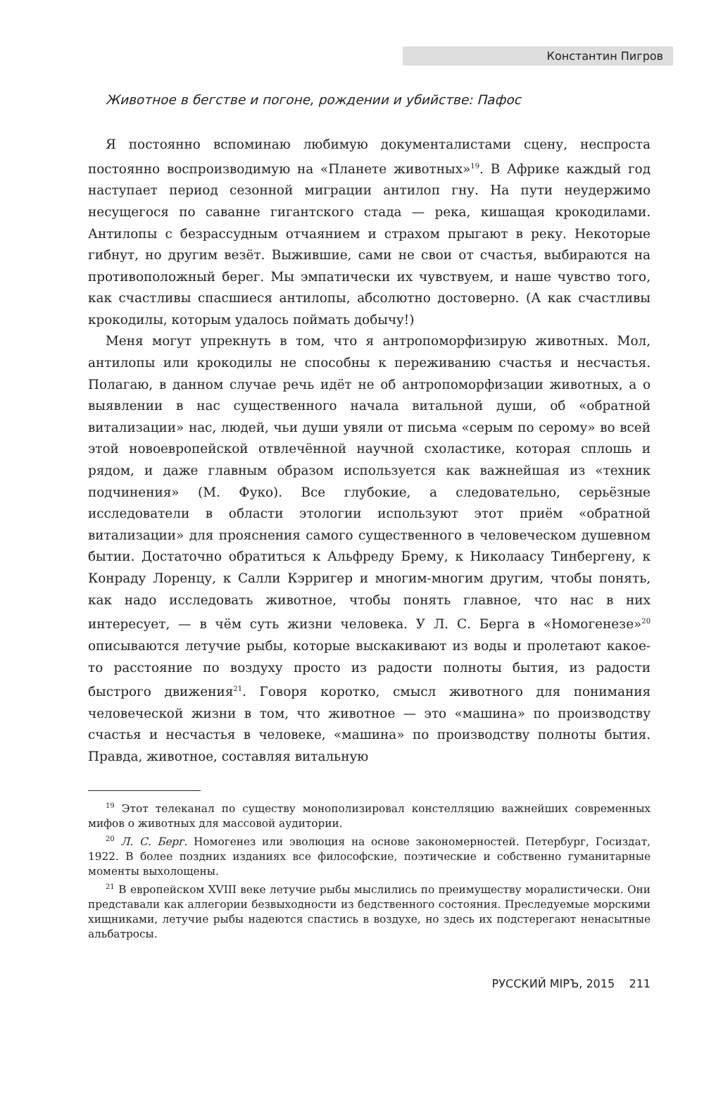Константин Пигров
Животное в бегстве и погоне, рождении и убийстве: Пафос
Я постоянно вспоминаю любимую документалистами сцену, неспроста постоянно воспроизводимую на «Планете животных»<sup>19</sup>. В Африке каждый год наступает период сезонной миграции антилоп гну. На пути неудержимо несущегося по саванне гигантского стада — река, кишащая крокодилами. Антилопы с безрассудным отчаянием и страхом прыгают в реку. Некоторые гибнут, но другим везёт. Выжившие, сами не свои от счастья, выбираются на противоположный берег. Мы эмпатически их чувствуем, и наше чувство того, как счастливы спасшиеся антилопы, абсолютно достоверно. (А как счастливы крокодилы, которым удалось поймать добычу!)
Меня могут упрекнуть в том, что я антропоморфизирую животных. Мол, антилопы или крокодилы не способны к переживанию счастья и несчастья. Полагаю, в данном случае речь идёт не об антропоморфизации животных, а о выявлении в нас существенного начала витальной души, об «обратной витализации» нас, людей, чьи души увяли от письма «серым по серому» во всей этой новоевропейской отвлечённой научной схоластике, которая сплошь и рядом, и даже главным образом используется как важнейшая из «техник подчинения» (М. Фуко). Все глубокие, а следовательно, серьёзные исследователи в области этологии используют этот приём «обратной витализации» для прояснения самого существенного в человеческом душевном бытии. Достаточно обратиться к Альфреду Брему, к Николаасу Тинбергену, к Конраду Лоренцу, к Салли Кэрригер и многим-многим другим, чтобы понять, как надо исследовать животное, чтобы понять главное, что нас в них интересует, — в чём суть жизни человека. У Л. С. Берга в «Номогенезе»<sup>20</sup> описываются летучие рыбы, которые выскакивают из воды и пролетают какое-то расстояние по воздуху просто из радости полноты бытия, из радости быстрого движения<sup>21</sup>. Говоря коротко, смысл животного для понимания человеческой жизни в том, что животное — это «машина» по производству счастья и несчастья в человеке, «машина» по производству полноты бытия. Правда, животное, составляя витальную
<sup>19</sup> Этот телеканал по существу монополизировал констелляцию важнейших современных мифов о животных для массовой аудитории.
<sup>20</sup> Л. С. Берг. Номогенез или эволюция на основе закономерностей. Петербург, Госиздат, 1922. В более поздних изданиях все философские, поэтические и собственно гуманитарные моменты выхолощены.
<sup>21</sup> В европейском XVIII веке летучие рыбы мыслились по преимуществу моралистически. Они представали как аллегории безвыходности из бедственного состояния. Преследуемые морскими хищниками, летучие рыбы надеются спастись в воздухе, но здесь их подстерегают ненасытные альбатросы.
РУССКИЙ МIРЪ, 2015 211